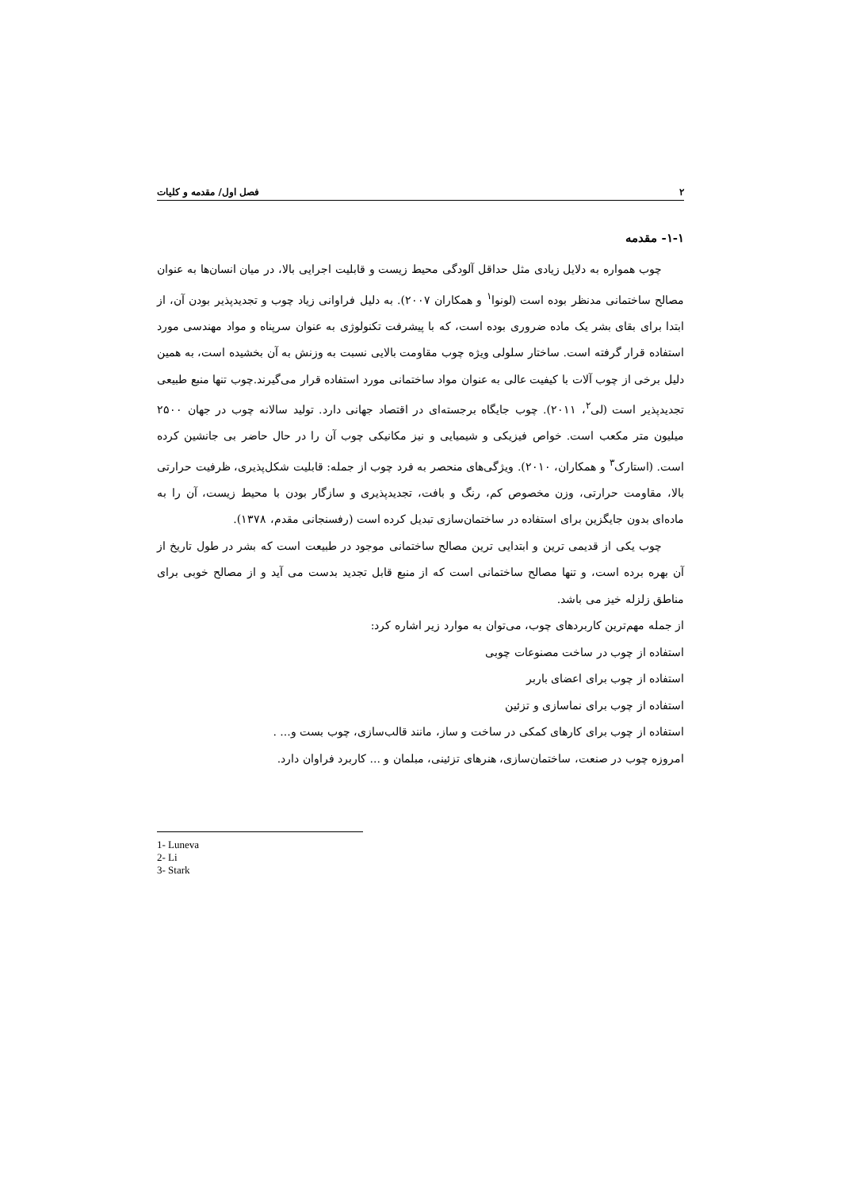۲ فصل اول/ مقدمه و کلیات
۱-۱- مقدمه
چوب همواره به دلایل زیادی مثل حداقل آلودگی محیط زیست و قابلیت اجرایی بالا، در میان انسان‌ها به عنوان مصالح ساختمانی مدنظر بوده است (لونوا<sup>۱</sup> و همکاران ۲۰۰۷). به دلیل فراوانی زیاد چوب و تجدیدپذیر بودن آن، از ابتدا برای بقای بشر یک ماده ضروری بوده است، که با پیشرفت تکنولوژی به عنوان سرپناه و مواد مهندسی مورد استفاده قرار گرفته است. ساختار سلولی ویژه چوب مقاومت بالایی نسبت به وزنش به آن بخشیده است، به همین دلیل برخی از چوب آلات با کیفیت عالی به عنوان مواد ساختمانی مورد استفاده قرار می‌گیرند.چوب تنها منبع طبیعی تجدیدپذیر است (لی<sup>۲</sup>، ۲۰۱۱). چوب جایگاه برجسته‌ای در اقتصاد جهانی دارد. تولید سالانه چوب در جهان ۲۵۰۰ میلیون متر مکعب است. خواص فیزیکی و شیمیایی و نیز مکانیکی چوب آن را در حال حاضر بی جانشین کرده است. (استارک<sup>۳</sup> و همکاران، ۲۰۱۰). ویژگی‌های منحصر به فرد چوب از جمله: قابلیت شکل‌پذیری، ظرفیت حرارتی بالا، مقاومت حرارتی، وزن مخصوص کم، رنگ و بافت، تجدیدپذیری و سازگار بودن با محیط زیست، آن را به ماده‌ای بدون جایگزین برای استفاده در ساختمان‌سازی تبدیل کرده است (رفسنجانی مقدم، ۱۳۷۸).
چوب یکی از قدیمی ترین و ابتدایی ترین مصالح ساختمانی موجود در طبیعت است که بشر در طول تاریخ از آن بهره برده است، و تنها مصالح ساختمانی است که از منبع قابل تجدید بدست می آید و از مصالح خوبی برای مناطق زلزله خیز می باشد.
از جمله مهم‌ترین کاربردهای چوب، می‌توان به موارد زیر اشاره کرد:
استفاده از چوب در ساخت مصنوعات چوبی
استفاده از چوب برای اعضای باربر
استفاده از چوب برای نماسازی و تزئین
استفاده از چوب برای کارهای کمکی در ساخت و ساز، مانند قالب‌سازی، چوب بست و... .
امروزه چوب در صنعت، ساختمان‌سازی، هنرهای تزئینی، مبلمان و ... کاربرد فراوان دارد.
1- Luneva
2- Li
3- Stark